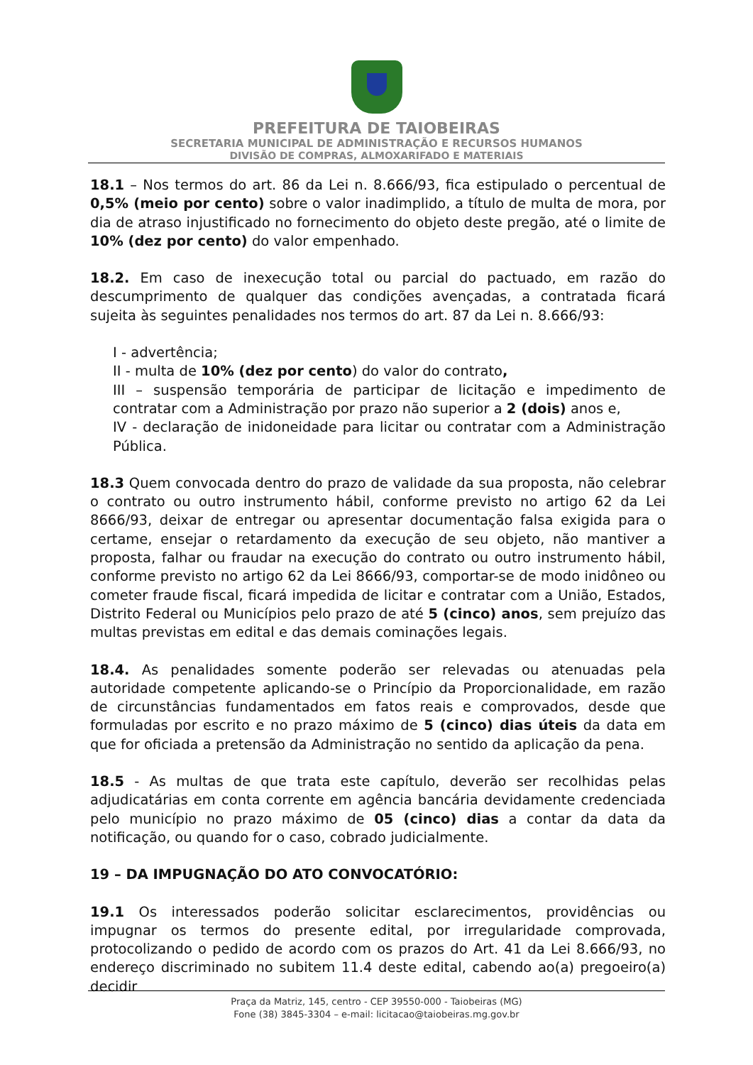PREFEITURA DE TAIOBEIRAS
SECRETARIA MUNICIPAL DE ADMINISTRAÇÃO E RECURSOS HUMANOS
DIVISÃO DE COMPRAS, ALMOXARIFADO E MATERIAIS
18.1 – Nos termos do art. 86 da Lei n. 8.666/93, fica estipulado o percentual de 0,5% (meio por cento) sobre o valor inadimplido, a título de multa de mora, por dia de atraso injustificado no fornecimento do objeto deste pregão, até o limite de 10% (dez por cento) do valor empenhado.
18.2. Em caso de inexecução total ou parcial do pactuado, em razão do descumprimento de qualquer das condições avençadas, a contratada ficará sujeita às seguintes penalidades nos termos do art. 87 da Lei n. 8.666/93:
I - advertência;
II - multa de 10% (dez por cento) do valor do contrato,
III – suspensão temporária de participar de licitação e impedimento de contratar com a Administração por prazo não superior a 2 (dois) anos e,
IV - declaração de inidoneidade para licitar ou contratar com a Administração Pública.
18.3 Quem convocada dentro do prazo de validade da sua proposta, não celebrar o contrato ou outro instrumento hábil, conforme previsto no artigo 62 da Lei 8666/93, deixar de entregar ou apresentar documentação falsa exigida para o certame, ensejar o retardamento da execução de seu objeto, não mantiver a proposta, falhar ou fraudar na execução do contrato ou outro instrumento hábil, conforme previsto no artigo 62 da Lei 8666/93, comportar-se de modo inidôneo ou cometer fraude fiscal, ficará impedida de licitar e contratar com a União, Estados, Distrito Federal ou Municípios pelo prazo de até 5 (cinco) anos, sem prejuízo das multas previstas em edital e das demais cominações legais.
18.4. As penalidades somente poderão ser relevadas ou atenuadas pela autoridade competente aplicando-se o Princípio da Proporcionalidade, em razão de circunstâncias fundamentados em fatos reais e comprovados, desde que formuladas por escrito e no prazo máximo de 5 (cinco) dias úteis da data em que for oficiada a pretensão da Administração no sentido da aplicação da pena.
18.5 - As multas de que trata este capítulo, deverão ser recolhidas pelas adjudicatárias em conta corrente em agência bancária devidamente credenciada pelo município no prazo máximo de 05 (cinco) dias a contar da data da notificação, ou quando for o caso, cobrado judicialmente.
19 – DA IMPUGNAÇÃO DO ATO CONVOCATÓRIO:
19.1 Os interessados poderão solicitar esclarecimentos, providências ou impugnar os termos do presente edital, por irregularidade comprovada, protocolizando o pedido de acordo com os prazos do Art. 41 da Lei 8.666/93, no endereço discriminado no subitem 11.4 deste edital, cabendo ao(a) pregoeiro(a) decidir
Praça da Matriz, 145, centro - CEP 39550-000 - Taiobeiras (MG)
Fone (38) 3845-3304 – e-mail: licitacao@taiobeiras.mg.gov.br